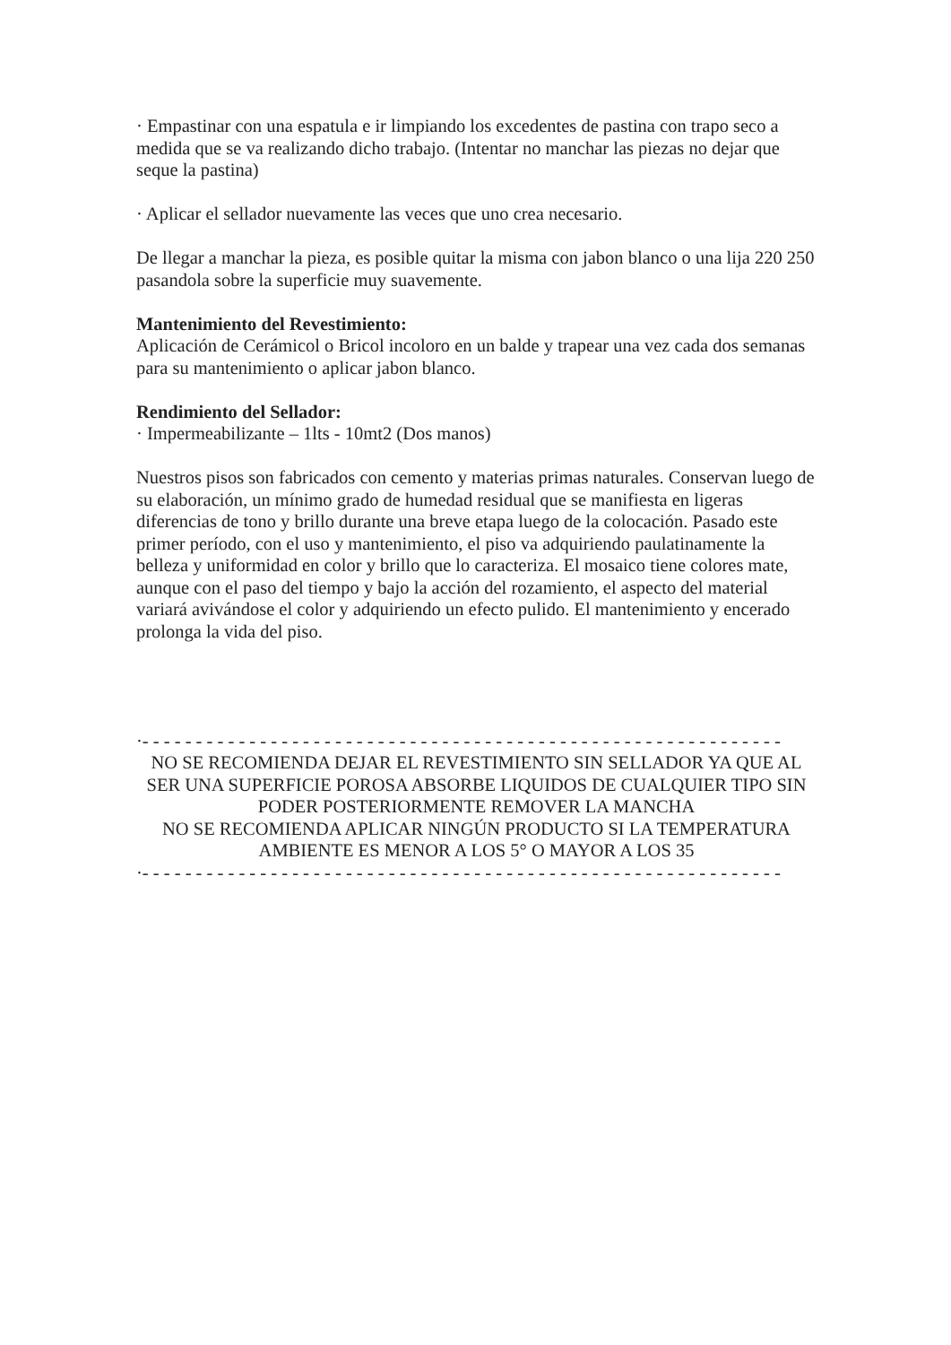· Empastinar con una espatula e ir limpiando los excedentes de pastina con trapo seco a medida que se va realizando dicho trabajo. (Intentar no manchar las piezas no dejar que seque la pastina)
· Aplicar el sellador nuevamente las veces que uno crea necesario.
De llegar a manchar la pieza, es posible quitar la misma con jabon blanco o una lija 220 250 pasandola sobre la superficie muy suavemente.
Mantenimiento del Revestimiento:
Aplicación de Cerámicol o Bricol incoloro en un balde y trapear una vez cada dos semanas para su mantenimiento o aplicar jabon blanco.
Rendimiento del Sellador:
· Impermeabilizante – 1lts - 10mt2 (Dos manos)
Nuestros pisos son fabricados con cemento y materias primas naturales. Conservan luego de su elaboración, un mínimo grado de humedad residual que se manifiesta en ligeras diferencias de tono y brillo durante una breve etapa luego de la colocación. Pasado este primer período, con el uso y mantenimiento, el piso va adquiriendo paulatinamente la belleza y uniformidad en color y brillo que lo caracteriza. El mosaico tiene colores mate, aunque con el paso del tiempo y bajo la acción del rozamiento, el aspecto del material variará avivándose el color y adquiriendo un efecto pulido. El mantenimiento y encerado prolonga la vida del piso.
·- - - - - - - - - - - - - - - - - - - - - - - - - - - - - - - - - - - - - - - - - - - - - - - - - - - - - - - - - - - -
NO SE RECOMIENDA DEJAR EL REVESTIMIENTO SIN SELLADOR YA QUE AL
SER UNA SUPERFICIE POROSA ABSORBE LIQUIDOS DE CUALQUIER TIPO SIN
PODER POSTERIORMENTE REMOVER LA MANCHA
NO SE RECOMIENDA APLICAR NINGÚN PRODUCTO SI LA TEMPERATURA AMBIENTE ES MENOR A LOS 5° O MAYOR A LOS 35
·- - - - - - - - - - - - - - - - - - - - - - - - - - - - - - - - - - - - - - - - - - - - - - - - - - - - - - - - - - - -